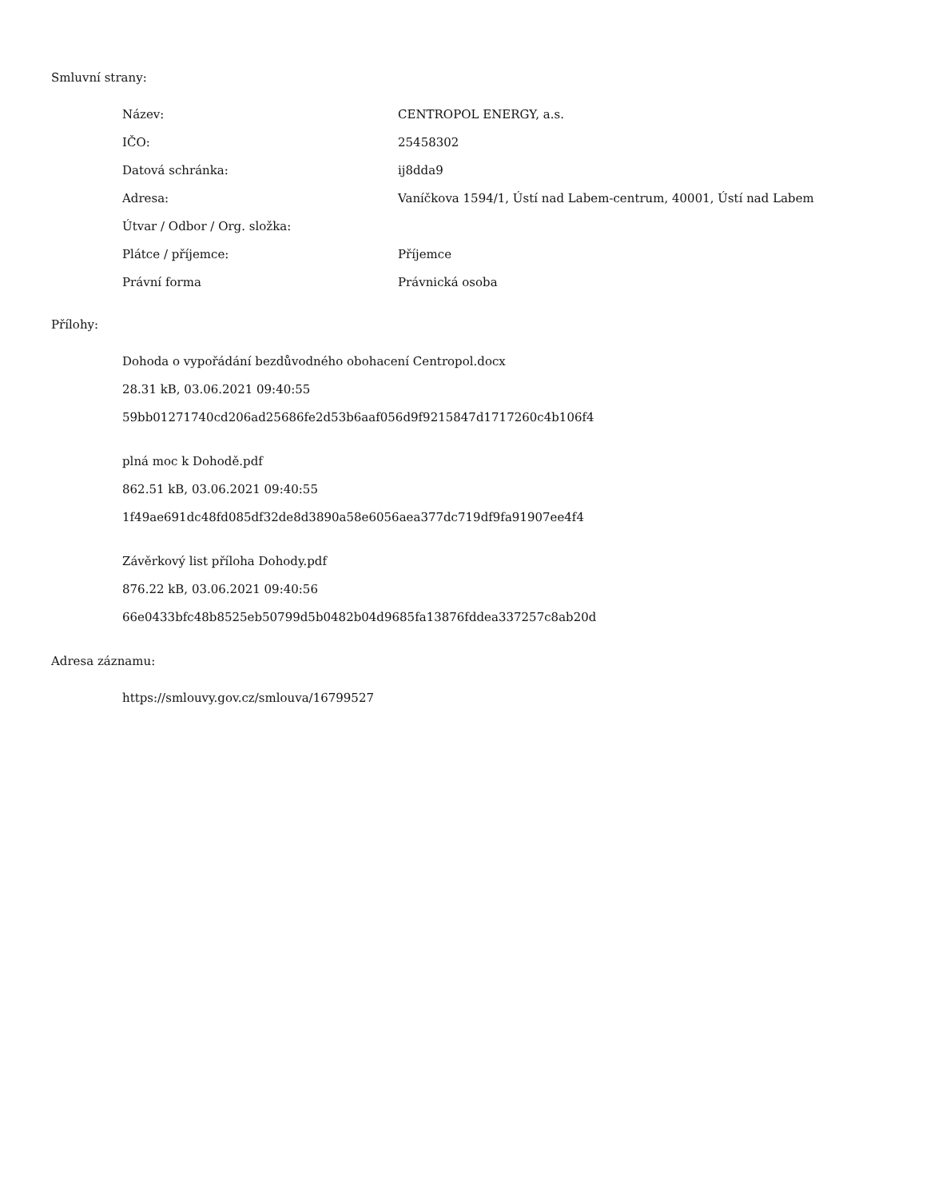Smluvní strany:
| Název: | CENTROPOL ENERGY, a.s. |
| IČO: | 25458302 |
| Datová schránka: | ij8dda9 |
| Adresa: | Vaníčkova 1594/1, Ústí nad Labem-centrum, 40001, Ústí nad Labem |
| Útvar / Odbor / Org. složka: | |
| Plátce / příjemce: | Příjemce |
| Právní forma | Právnická osoba |
Přílohy:
Dohoda o vypořádání bezdůvodného obohacení Centropol.docx
28.31 kB, 03.06.2021 09:40:55
59bb01271740cd206ad25686fe2d53b6aaf056d9f9215847d1717260c4b106f4
plná moc k Dohodě.pdf
862.51 kB, 03.06.2021 09:40:55
1f49ae691dc48fd085df32de8d3890a58e6056aea377dc719df9fa91907ee4f4
Závěrkový list příloha Dohody.pdf
876.22 kB, 03.06.2021 09:40:56
66e0433bfc48b8525eb50799d5b0482b04d9685fa13876fddea337257c8ab20d
Adresa záznamu:
https://smlouvy.gov.cz/smlouva/16799527